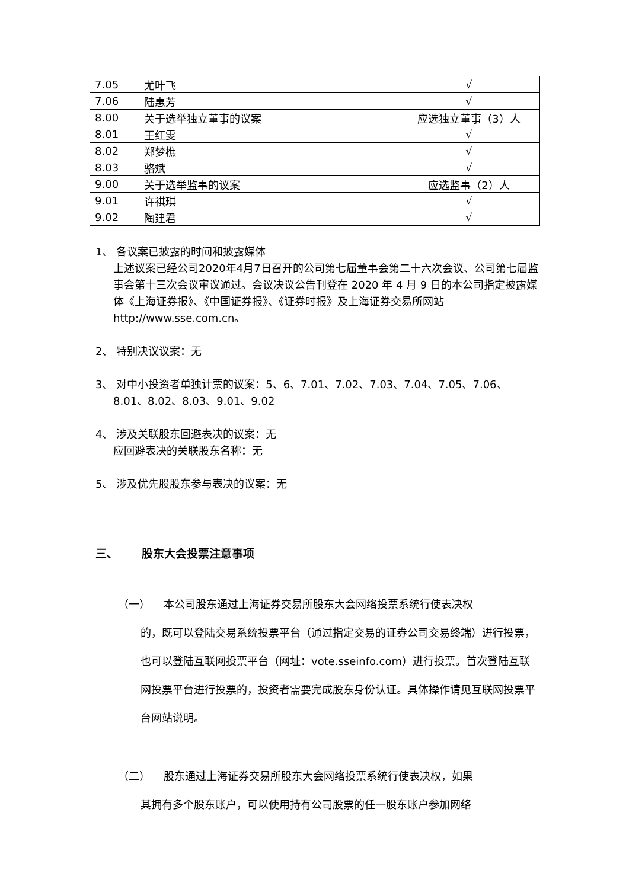| 7.05 | 尤叶飞 | √ |
| 7.06 | 陆惠芳 | √ |
| 8.00 | 关于选举独立董事的议案 | 应选独立董事（3）人 |
| 8.01 | 王红雯 | √ |
| 8.02 | 郑梦樵 | √ |
| 8.03 | 骆斌 | √ |
| 9.00 | 关于选举监事的议案 | 应选监事（2）人 |
| 9.01 | 许祺琪 | √ |
| 9.02 | 陶建君 | √ |
1、 各议案已披露的时间和披露媒体
上述议案已经公司2020年4月7日召开的公司第七届董事会第二十六次会议、公司第七届监事会第十三次会议审议通过。会议决议公告刊登在 2020 年 4 月 9 日的本公司指定披露媒体《上海证券报》、《中国证券报》、《证券时报》及上海证券交易所网站 http://www.sse.com.cn。
2、 特别决议议案：无
3、 对中小投资者单独计票的议案：5、6、7.01、7.02、7.03、7.04、7.05、7.06、
8.01、8.02、8.03、9.01、9.02
4、 涉及关联股东回避表决的议案：无
应回避表决的关联股东名称：无
5、 涉及优先股股东参与表决的议案：无
三、 股东大会投票注意事项
（一） 本公司股东通过上海证券交易所股东大会网络投票系统行使表决权
的，既可以登陆交易系统投票平台（通过指定交易的证券公司交易终端）进行投票，也可以登陆互联网投票平台（网址：vote.sseinfo.com）进行投票。首次登陆互联网投票平台进行投票的，投资者需要完成股东身份认证。具体操作请见互联网投票平台网站说明。
（二） 股东通过上海证券交易所股东大会网络投票系统行使表决权，如果
其拥有多个股东账户，可以使用持有公司股票的任一股东账户参加网络